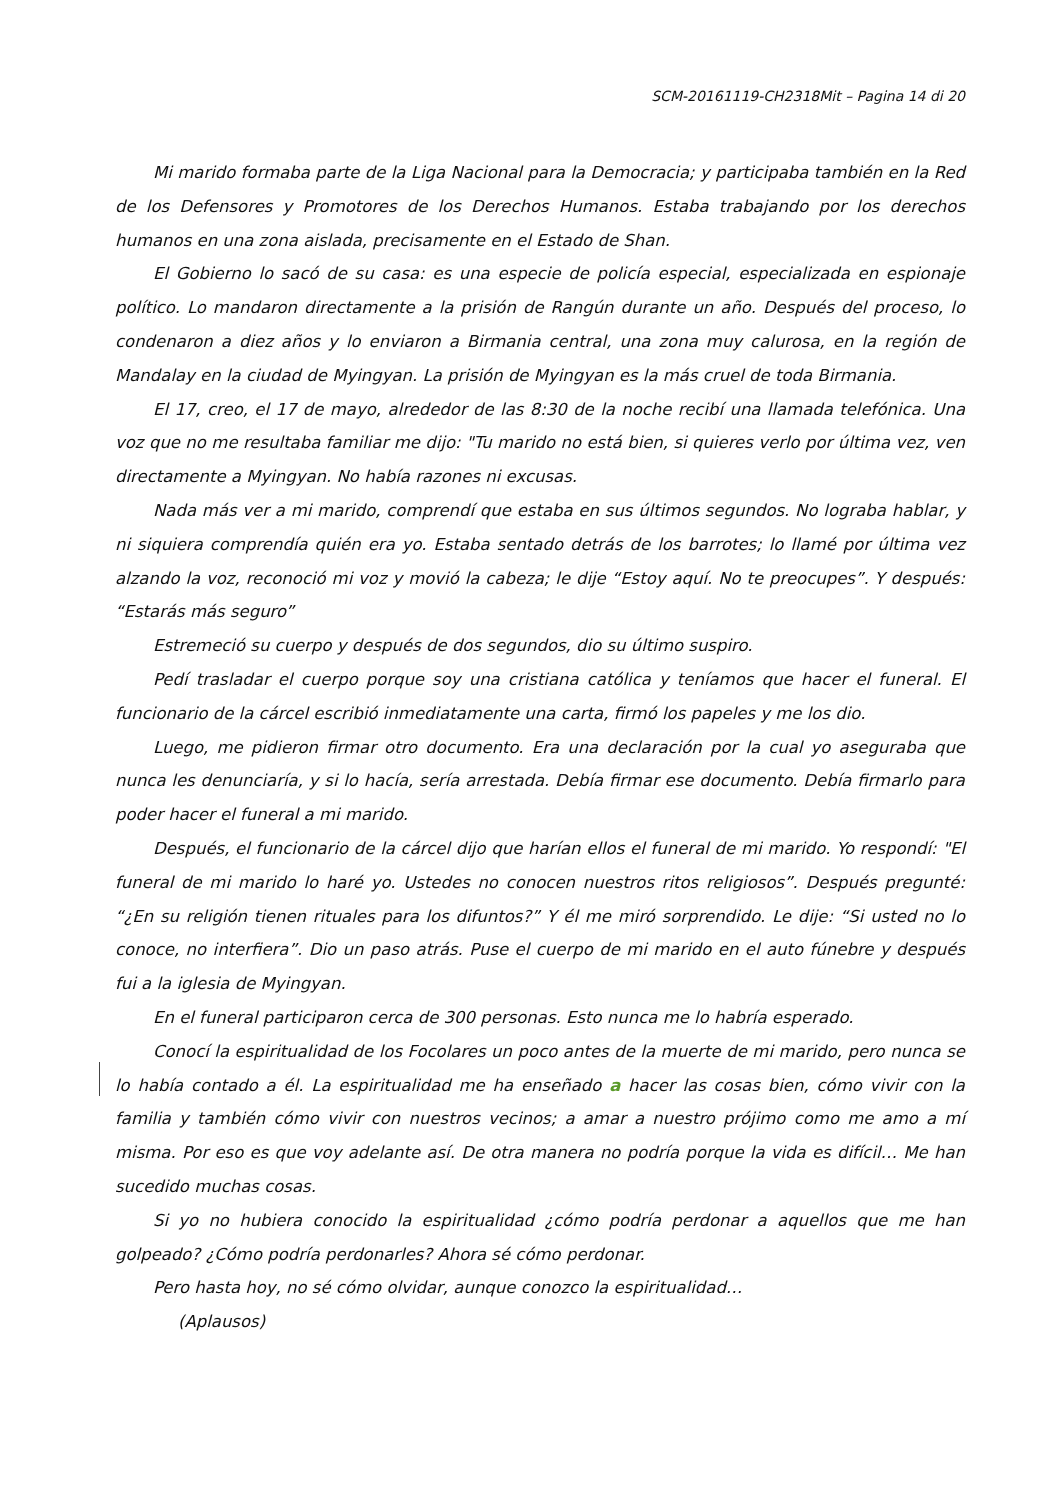SCM-20161119-CH2318Mit – Pagina 14 di 20
Mi marido formaba parte de la Liga Nacional para la Democracia; y participaba también en la Red de los Defensores y Promotores de los Derechos Humanos. Estaba trabajando por los derechos humanos en una zona aislada, precisamente en el Estado de Shan.
El Gobierno lo sacó de su casa: es una especie de policía especial, especializada en espionaje político. Lo mandaron directamente a la prisión de Rangún durante un año. Después del proceso, lo condenaron a diez años y lo enviaron a Birmania central, una zona muy calurosa, en la región de Mandalay en la ciudad de Myingyan. La prisión de Myingyan es la más cruel de toda Birmania.
El 17, creo, el 17 de mayo, alrededor de las 8:30 de la noche recibí una llamada telefónica. Una voz que no me resultaba familiar me dijo: "Tu marido no está bien, si quieres verlo por última vez, ven directamente a Myingyan. No había razones ni excusas.
Nada más ver a mi marido, comprendí que estaba en sus últimos segundos. No lograba hablar, y ni siquiera comprendía quién era yo. Estaba sentado detrás de los barrotes; lo llamé por última vez alzando la voz, reconoció mi voz y movió la cabeza; le dije “Estoy aquí. No te preocupes”. Y después: “Estarás más seguro”
Estremeció su cuerpo y después de dos segundos, dio su último suspiro.
Pedí trasladar el cuerpo porque soy una cristiana católica y teníamos que hacer el funeral. El funcionario de la cárcel escribió inmediatamente una carta, firmó los papeles y me los dio.
Luego, me pidieron firmar otro documento. Era una declaración por la cual yo aseguraba que nunca les denunciaría, y si lo hacía, sería arrestada. Debía firmar ese documento. Debía firmarlo para poder hacer el funeral a mi marido.
Después, el funcionario de la cárcel dijo que harían ellos el funeral de mi marido. Yo respondí: "El funeral de mi marido lo haré yo. Ustedes no conocen nuestros ritos religiosos”. Después pregunté: “¿En su religión tienen rituales para los difuntos?” Y él me miró sorprendido. Le dije: “Si usted no lo conoce, no interfiera”. Dio un paso atrás. Puse el cuerpo de mi marido en el auto fúnebre y después fui a la iglesia de Myingyan.
En el funeral participaron cerca de 300 personas. Esto nunca me lo habría esperado.
Conocí la espiritualidad de los Focolares un poco antes de la muerte de mi marido, pero nunca se lo había contado a él. La espiritualidad me ha enseñado a hacer las cosas bien, cómo vivir con la familia y también cómo vivir con nuestros vecinos; a amar a nuestro prójimo como me amo a mí misma. Por eso es que voy adelante así. De otra manera no podría porque la vida es difícil… Me han sucedido muchas cosas.
Si yo no hubiera conocido la espiritualidad ¿cómo podría perdonar a aquellos que me han golpeado? ¿Cómo podría perdonarles? Ahora sé cómo perdonar.
Pero hasta hoy, no sé cómo olvidar, aunque conozco la espiritualidad…
(Aplausos)